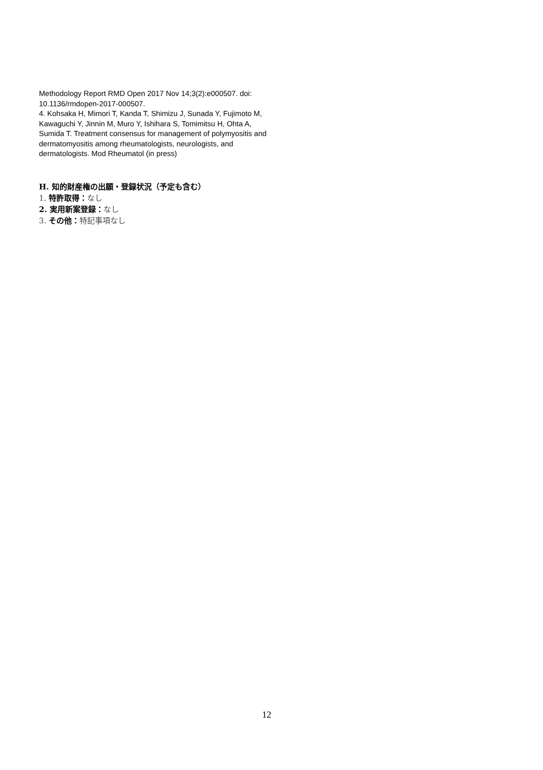Methodology Report RMD Open 2017 Nov 14;3(2):e000507. doi: 10.1136/rmdopen-2017-000507.
4. Kohsaka H, Mimori T, Kanda T, Shimizu J, Sunada Y, Fujimoto M, Kawaguchi Y, Jinnin M, Muro Y, Ishihara S, Tomimitsu H, Ohta A, Sumida T. Treatment consensus for management of polymyositis and dermatomyositis among rheumatologists, neurologists, and dermatologists. Mod Rheumatol (in press)
H. 知的財産権の出願・登録状況（予定も含む）
1. 特許取得：なし
2. 実用新案登録：なし
3. その他：特記事項なし
12